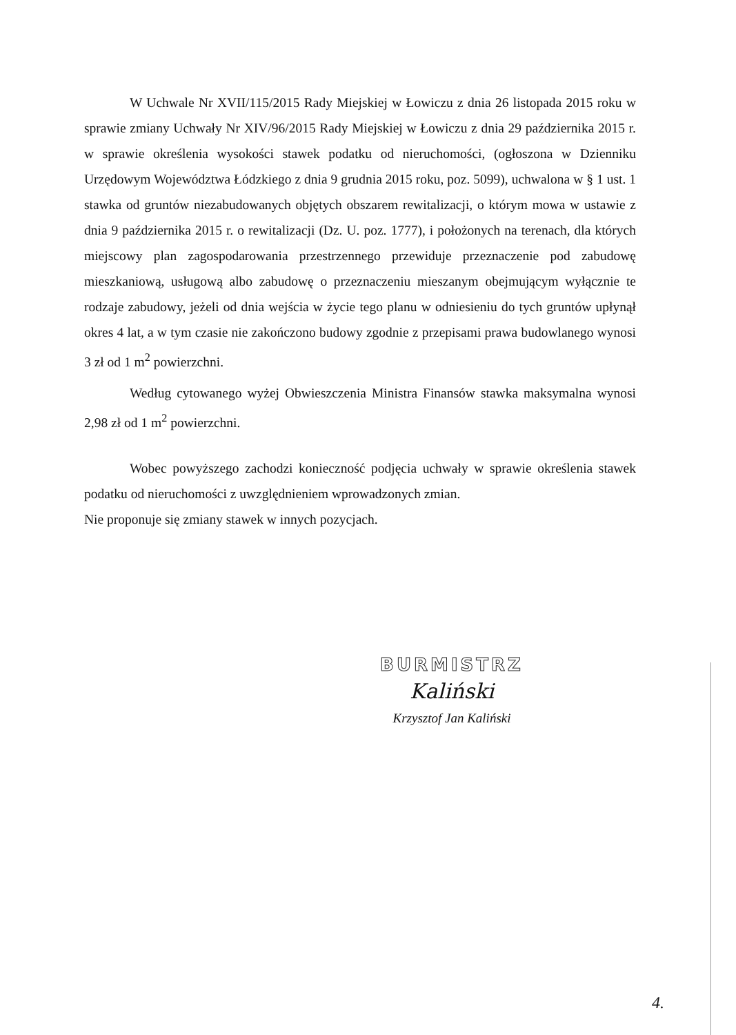W Uchwale Nr XVII/115/2015 Rady Miejskiej w Łowiczu z dnia 26 listopada 2015 roku w sprawie zmiany Uchwały Nr XIV/96/2015 Rady Miejskiej w Łowiczu z dnia 29 października 2015 r. w sprawie określenia wysokości stawek podatku od nieruchomości, (ogłoszona w Dzienniku Urzędowym Województwa Łódzkiego z dnia 9 grudnia 2015 roku, poz. 5099), uchwalona w § 1 ust. 1 stawka od gruntów niezabudowanych objętych obszarem rewitalizacji, o którym mowa w ustawie z dnia 9 października 2015 r. o rewitalizacji (Dz. U. poz. 1777), i położonych na terenach, dla których miejscowy plan zagospodarowania przestrzennego przewiduje przeznaczenie pod zabudowę mieszkaniową, usługową albo zabudowę o przeznaczeniu mieszanym obejmującym wyłącznie te rodzaje zabudowy, jeżeli od dnia wejścia w życie tego planu w odniesieniu do tych gruntów upłynął okres 4 lat, a w tym czasie nie zakończono budowy zgodnie z przepisami prawa budowlanego wynosi 3 zł od 1 m<sup>2</sup> powierzchni.
Według cytowanego wyżej Obwieszczenia Ministra Finansów stawka maksymalna wynosi 2,98 zł od 1 m<sup>2</sup> powierzchni.
Wobec powyższego zachodzi konieczność podjęcia uchwały w sprawie określenia stawek podatku od nieruchomości z uwzględnieniem wprowadzonych zmian.
Nie proponuje się zmiany stawek w innych pozycjach.
BURMISTRZ
Kaliński
Krzysztof Jan Kaliński
4.